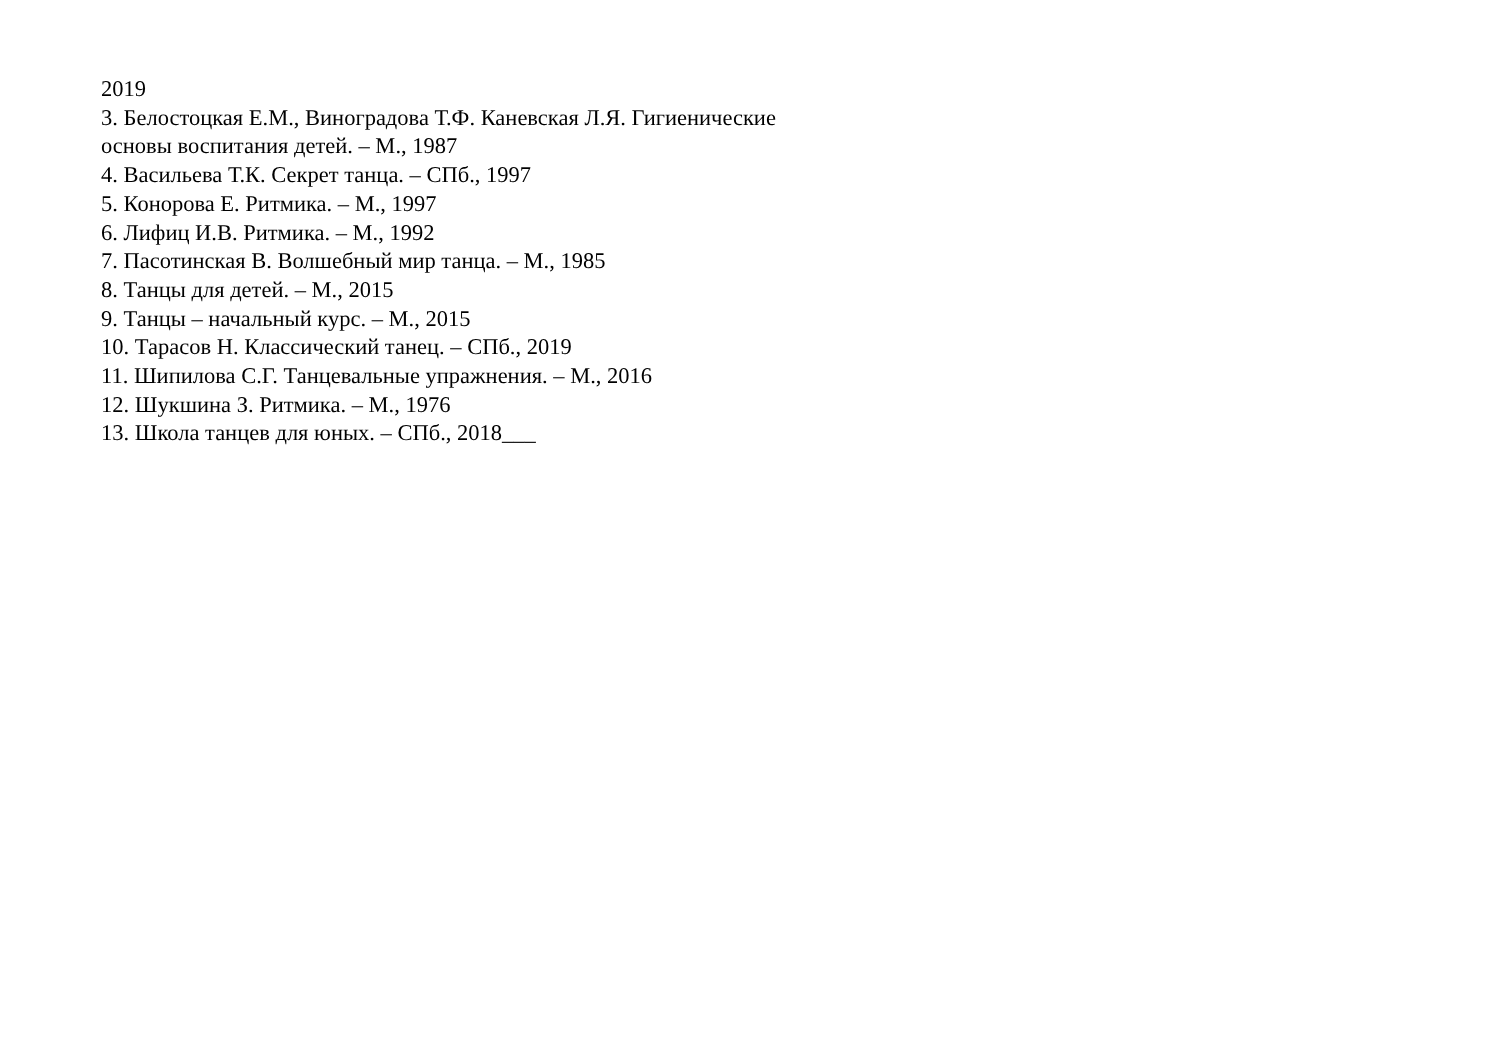2019
3. Белостоцкая Е.М., Виноградова Т.Ф. Каневская Л.Я. Гигиенические
основы воспитания детей. – М., 1987
4. Васильева Т.К. Секрет танца. – СПб., 1997
5. Конорова Е. Ритмика. – М., 1997
6. Лифиц И.В. Ритмика. – М., 1992
7. Пасотинская В. Волшебный мир танца. – М., 1985
8. Танцы для детей. – М., 2015
9. Танцы – начальный курс. – М., 2015
10. Тарасов Н. Классический танец. – СПб., 2019
11. Шипилова С.Г. Танцевальные упражнения. – М., 2016
12. Шукшина З. Ритмика. – М., 1976
13. Школа танцев для юных. – СПб., 2018___